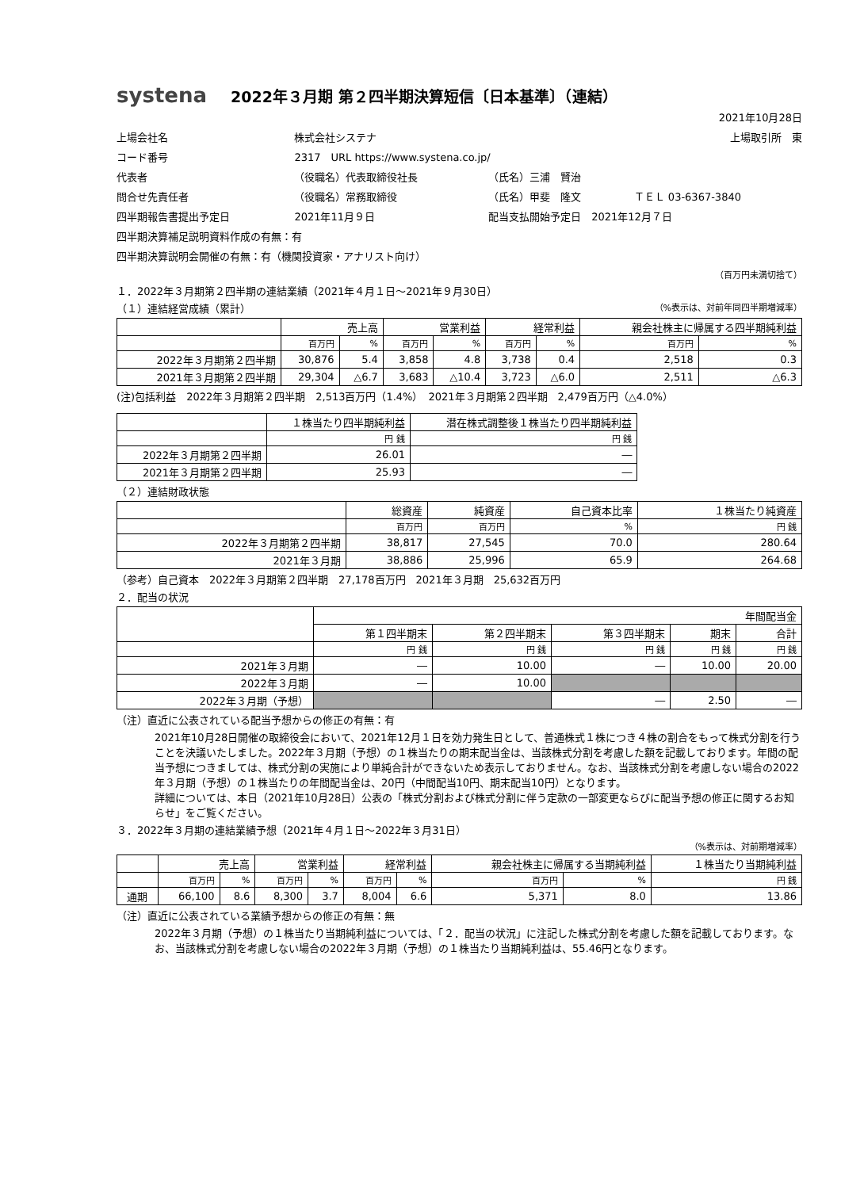systena 2022年３月期 第２四半期決算短信〔日本基準〕（連結）
2021年10月28日
| 上場会社名 | 株式会社システナ | | | 上場取引所 東 |
| コード番号 | 2317 URL https://www.systena.co.jp/ | | | |
| 代表者 | （役職名）代表取締役社長 | （氏名）三浦 賢治 | | |
| 問合せ先責任者 | （役職名）常務取締役 | （氏名）甲斐 隆文 | ＴＥＬ 03-6367-3840 | |
| 四半期報告書提出予定日 | 2021年11月９日 | 配当支払開始予定日 2021年12月７日 | | |
| 四半期決算補足説明資料作成の有無：有 | | | | |
| 四半期決算説明会開催の有無：有（機関投資家・アナリスト向け） | | | | |
（百万円未満切捨て）
１．2022年３月期第２四半期の連結業績（2021年４月１日～2021年９月30日）
（１）連結経営成績（累計） （%表示は、対前年同四半期増減率）
| | 売上高 | | 営業利益 | | 経常利益 | | 親会社株主に帰属する四半期純利益 | |
| --- | --- | --- | --- | --- | --- | --- | --- | --- |
| | 百万円 | % | 百万円 | % | 百万円 | % | 百万円 | % |
| 2022年３月期第２四半期 | 30,876 | 5.4 | 3,858 | 4.8 | 3,738 | 0.4 | 2,518 | 0.3 |
| 2021年３月期第２四半期 | 29,304 | △6.7 | 3,683 | △10.4 | 3,723 | △6.0 | 2,511 | △6.3 |
(注)包括利益　2022年３月期第２四半期　2,513百万円（1.4%）　2021年３月期第２四半期　2,479百万円（△4.0%）
| | １株当たり四半期純利益 | 潜在株式調整後１株当たり四半期純利益 |
| --- | --- | --- |
| | 円 銭 | 円 銭 |
| 2022年３月期第２四半期 | 26.01 | ― |
| 2021年３月期第２四半期 | 25.93 | ― |
（２）連結財政状態
| | 総資産 | 純資産 | 自己資本比率 | １株当たり純資産 |
| --- | --- | --- | --- | --- |
| | 百万円 | 百万円 | % | 円 銭 |
| 2022年３月期第２四半期 | 38,817 | 27,545 | 70.0 | 280.64 |
| 2021年３月期 | 38,886 | 25,996 | 65.9 | 264.68 |
（参考）自己資本　2022年３月期第２四半期　27,178百万円　2021年３月期　25,632百万円
２．配当の状況
| | 年間配当金 | | | | |
| --- | --- | --- | --- | --- | --- |
| | 第１四半期末 | 第２四半期末 | 第３四半期末 | 期末 | 合計 |
| | 円 銭 | 円 銭 | 円 銭 | 円 銭 | 円 銭 |
| 2021年３月期 | ― | 10.00 | ― | 10.00 | 20.00 |
| 2022年３月期 | ― | 10.00 | | | |
| 2022年３月期（予想） | | | ― | 2.50 | ― |
（注）直近に公表されている配当予想からの修正の有無：有
2021年10月28日開催の取締役会において、2021年12月１日を効力発生日として、普通株式１株につき４株の割合をもって株式分割を行うことを決議いたしました。2022年３月期（予想）の１株当たりの期末配当金は、当該株式分割を考慮した額を記載しております。年間の配当予想につきましては、株式分割の実施により単純合計ができないため表示しておりません。なお、当該株式分割を考慮しない場合の2022年３月期（予想）の１株当たりの年間配当金は、20円（中間配当10円、期末配当10円）となります。
詳細については、本日（2021年10月28日）公表の「株式分割および株式分割に伴う定款の一部変更ならびに配当予想の修正に関するお知らせ」をご覧ください。
３．2022年３月期の連結業績予想（2021年４月１日～2022年３月31日）
（%表示は、対前期増減率）
| | 売上高 | | 営業利益 | | 経常利益 | | 親会社株主に帰属する当期純利益 | | １株当たり当期純利益 |
| --- | --- | --- | --- | --- | --- | --- | --- | --- | --- |
| | 百万円 | % | 百万円 | % | 百万円 | % | 百万円 | % | 円 銭 |
| 通期 | 66,100 | 8.6 | 8,300 | 3.7 | 8,004 | 6.6 | 5,371 | 8.0 | 13.86 |
（注）直近に公表されている業績予想からの修正の有無：無
2022年３月期（予想）の１株当たり当期純利益については、「２．配当の状況」に注記した株式分割を考慮した額を記載しております。なお、当該株式分割を考慮しない場合の2022年３月期（予想）の１株当たり当期純利益は、55.46円となります。